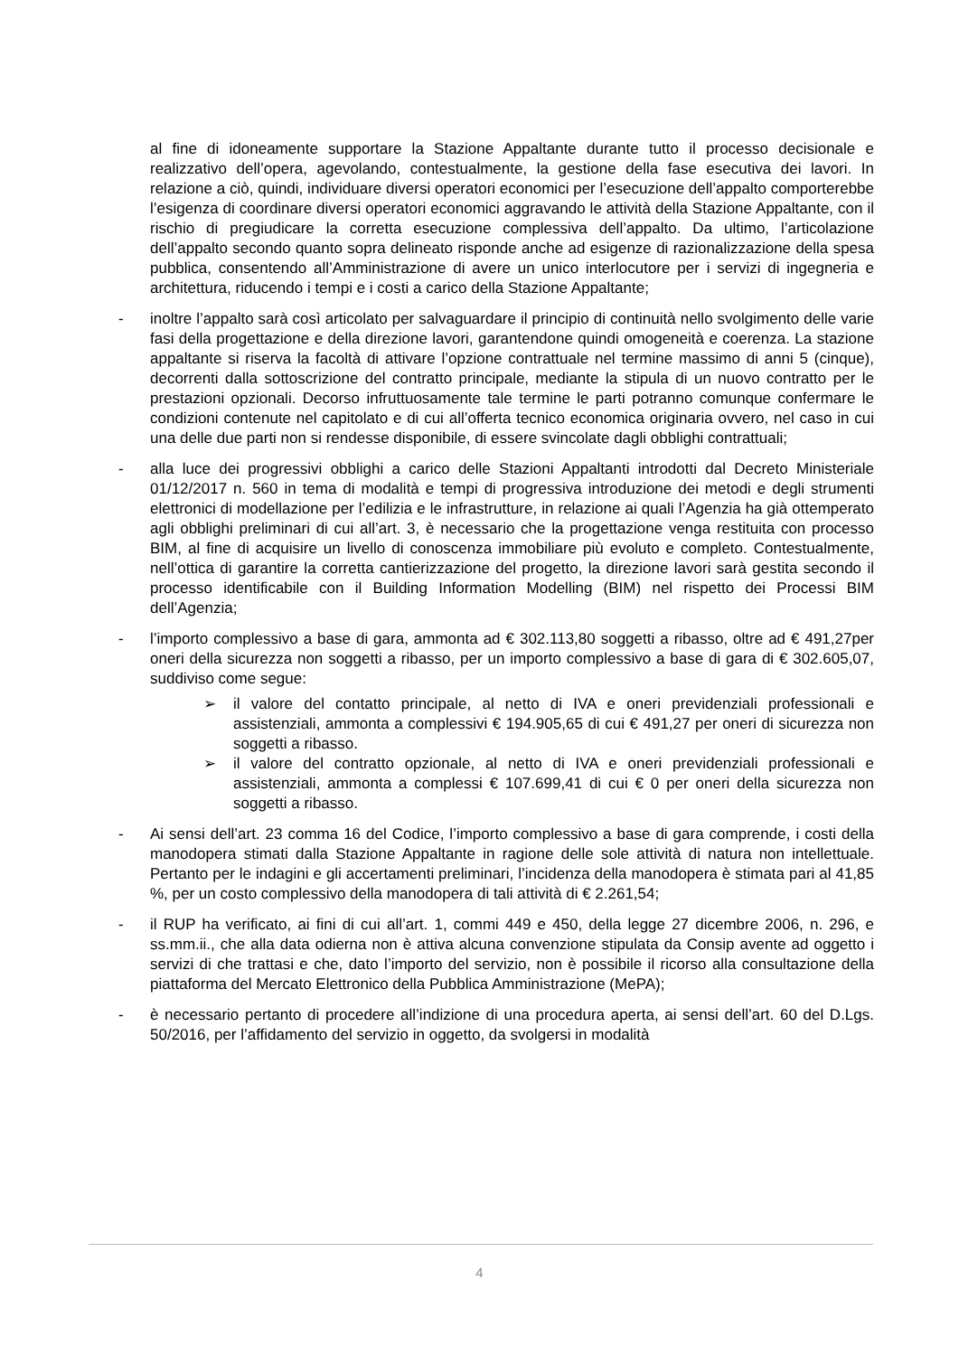al fine di idoneamente supportare la Stazione Appaltante durante tutto il processo decisionale e realizzativo dell’opera, agevolando, contestualmente, la gestione della fase esecutiva dei lavori. In relazione a ciò, quindi, individuare diversi operatori economici per l’esecuzione dell’appalto comporterebbe l’esigenza di coordinare diversi operatori economici aggravando le attività della Stazione Appaltante, con il rischio di pregiudicare la corretta esecuzione complessiva dell’appalto. Da ultimo, l’articolazione dell’appalto secondo quanto sopra delineato risponde anche ad esigenze di razionalizzazione della spesa pubblica, consentendo all’Amministrazione di avere un unico interlocutore per i servizi di ingegneria e architettura, riducendo i tempi e i costi a carico della Stazione Appaltante;
- inoltre l’appalto sarà così articolato per salvaguardare il principio di continuità nello svolgimento delle varie fasi della progettazione e della direzione lavori, garantendone quindi omogeneità e coerenza. La stazione appaltante si riserva la facoltà di attivare l’opzione contrattuale nel termine massimo di anni 5 (cinque), decorrenti dalla sottoscrizione del contratto principale, mediante la stipula di un nuovo contratto per le prestazioni opzionali. Decorso infruttuosamente tale termine le parti potranno comunque confermare le condizioni contenute nel capitolato e di cui all’offerta tecnico economica originaria ovvero, nel caso in cui una delle due parti non si rendesse disponibile, di essere svincolate dagli obblighi contrattuali;
- alla luce dei progressivi obblighi a carico delle Stazioni Appaltanti introdotti dal Decreto Ministeriale 01/12/2017 n. 560 in tema di modalità e tempi di progressiva introduzione dei metodi e degli strumenti elettronici di modellazione per l’edilizia e le infrastrutture, in relazione ai quali l’Agenzia ha già ottemperato agli obblighi preliminari di cui all’art. 3, è necessario che la progettazione venga restituita con processo BIM, al fine di acquisire un livello di conoscenza immobiliare più evoluto e completo. Contestualmente, nell’ottica di garantire la corretta cantierizzazione del progetto, la direzione lavori sarà gestita secondo il processo identificabile con il Building Information Modelling (BIM) nel rispetto dei Processi BIM dell’Agenzia;
- l’importo complessivo a base di gara, ammonta ad € 302.113,80 soggetti a ribasso, oltre ad € 491,27per oneri della sicurezza non soggetti a ribasso, per un importo complessivo a base di gara di € 302.605,07, suddiviso come segue:
➢ il valore del contatto principale, al netto di IVA e oneri previdenziali professionali e assistenziali, ammonta a complessivi € 194.905,65 di cui € 491,27 per oneri di sicurezza non soggetti a ribasso.
➢ il valore del contratto opzionale, al netto di IVA e oneri previdenziali professionali e assistenziali, ammonta a complessi € 107.699,41 di cui € 0 per oneri della sicurezza non soggetti a ribasso.
- Ai sensi dell’art. 23 comma 16 del Codice, l’importo complessivo a base di gara comprende, i costi della manodopera stimati dalla Stazione Appaltante in ragione delle sole attività di natura non intellettuale. Pertanto per le indagini e gli accertamenti preliminari, l’incidenza della manodopera è stimata pari al 41,85 %, per un costo complessivo della manodopera di tali attività di € 2.261,54;
- il RUP ha verificato, ai fini di cui all’art. 1, commi 449 e 450, della legge 27 dicembre 2006, n. 296, e ss.mm.ii., che alla data odierna non è attiva alcuna convenzione stipulata da Consip avente ad oggetto i servizi di che trattasi e che, dato l’importo del servizio, non è possibile il ricorso alla consultazione della piattaforma del Mercato Elettronico della Pubblica Amministrazione (MePA);
- è necessario pertanto di procedere all’indizione di una procedura aperta, ai sensi dell’art. 60 del D.Lgs. 50/2016, per l’affidamento del servizio in oggetto, da svolgersi in modalità
4